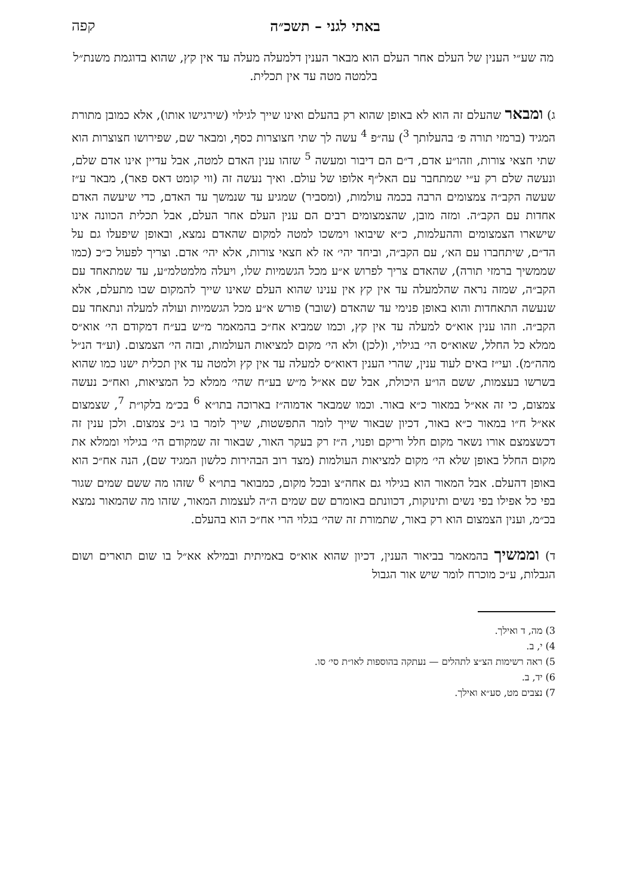באתי לגני – תשכ״ה קפה
מה שע״י הענין של העלם אחר העלם הוא מבאר הענין דלמעלה מעלה עד אין קץ, שהוא בדוגמת משנת״ל בלמטה מטה עד אין תכלית.
ג) ומבאר שהעלם זה הוא לא באופן שהוא רק בהעלם ואינו שייך לגילוי (שירגישו אותו), אלא כמובן מתורת המגיד (ברמזי תורה פ׳ בהעלותך <sup>3</sup>) עה״פ <sup>4</sup> עשה לך שתי חצוצרות כסף, ומבאר שם, שפירושו חצוצרות הוא שתי חצאי צורות, וזהו״ע אדם, ד״ם הם דיבור ומעשה <sup>5</sup> שזהו ענין האדם למטה, אבל עדיין אינו אדם שלם, ונעשה שלם רק ע״י שמתחבר עם האל״ף אלופו של עולם. ואיך נעשה זה (ווי קומט דאס פאר), מבאר ע״ז שעשה הקב״ה צמצומים הרבה בכמה עולמות, (ומסביר) שמגיע עד שנמשך עד האדם, כדי שיעשה האדם אחדות עם הקב״ה. ומזה מובן, שהצמצומים רבים הם ענין העלם אחר העלם, אבל תכלית הכוונה אינו שישארו הצמצומים וההעלמות, כ״א שיבואו וימשכו למטה למקום שהאדם נמצא, ובאופן שיפעלו גם על הד״ם, שיתחברו עם הא׳, עם הקב״ה, וביחד יהי׳ אז לא חצאי צורות, אלא יהי׳ אדם. וצריך לפעול כ״כ (כמו שממשיך ברמזי תורה), שהאדם צריך לפרוש א״ע מכל הגשמיות שלו, ויעלה מלמטלמ״ע, עד שמתאחד עם הקב״ה, שמזה נראה שהלמעלה עד אין קץ אין ענינו שהוא העלם שאינו שייך להמקום שבו מתעלם, אלא שנעשה התאחדות והוא באופן פנימי עד שהאדם (שובר) פורש א״ע מכל הגשמיות ועולה למעלה ונתאחד עם הקב״ה. וזהו ענין אוא״ס למעלה עד אין קץ, וכמו שמביא אח״כ בהמאמר מ״ש בע״ח דמקודם הי׳ אוא״ס ממלא כל החלל, שאוא״ס הי׳ בגילוי, ו(לכן) ולא הי׳ מקום למציאות העולמות, ובזה הי׳ הצמצום. (וע״ד הנ״ל מהה״מ). ועי״ז באים לעוד ענין, שהרי הענין דאוא״ס למעלה עד אין קץ ולמטה עד אין תכלית ישנו כמו שהוא בשרשו בעצמות, ששם הו״ע היכולת, אבל שם אא״ל מ״ש בע״ח שהי׳ ממלא כל המציאות, ואח״כ נעשה צמצום, כי זה אא״ל במאור כ״א באור. וכמו שמבאר אדמוה״ז בארוכה בתו״א <sup>6</sup> בכ״מ בלקו״ת <sup>7</sup>, שצמצום אא״ל ח״ו במאור כ״א באור, דכיון שבאור שייך לומר התפשטות, שייך לומר בו ג״כ צמצום. ולכן ענין זה דכשצמצם אורו נשאר מקום חלל וריקם ופנוי, ה״ז רק בעקר האור, שבאור זה שמקודם הי׳ בגילוי וממלא את מקום החלל באופן שלא הי׳ מקום למציאות העולמות (מצד רוב הבהירות כלשון המגיד שם), הנה אח״כ הוא באופן דהעלם. אבל המאור הוא בגילוי גם אחה״צ ובכל מקום, כמבואר בתו״א <sup>6</sup> שזהו מה ששם שמים שגור בפי כל אפילו בפי נשים ותינוקות, דכוונתם באומרם שם שמים ה״ה לעצמות המאור, שזהו מה שהמאור נמצא בכ״מ, וענין הצמצום הוא רק באור, שתמורת זה שהי׳ בגלוי הרי אח״כ הוא בהעלם.
ד) וממשיך בהמאמר בביאור הענין, דכיון שהוא אוא״ס באמיתית ובמילא אא״ל בו שום תוארים ושום הגבלות, ע״כ מוכרח לומר שיש אור הגבול
3) מה, ד ואילך.
4) י, ב.
5) ראה רשימות הצ״צ לתהלים — נעתקה בהוספות לאו״ת סי׳ סו.
6) יד, ב.
7) נצבים מט, סע״א ואילך.